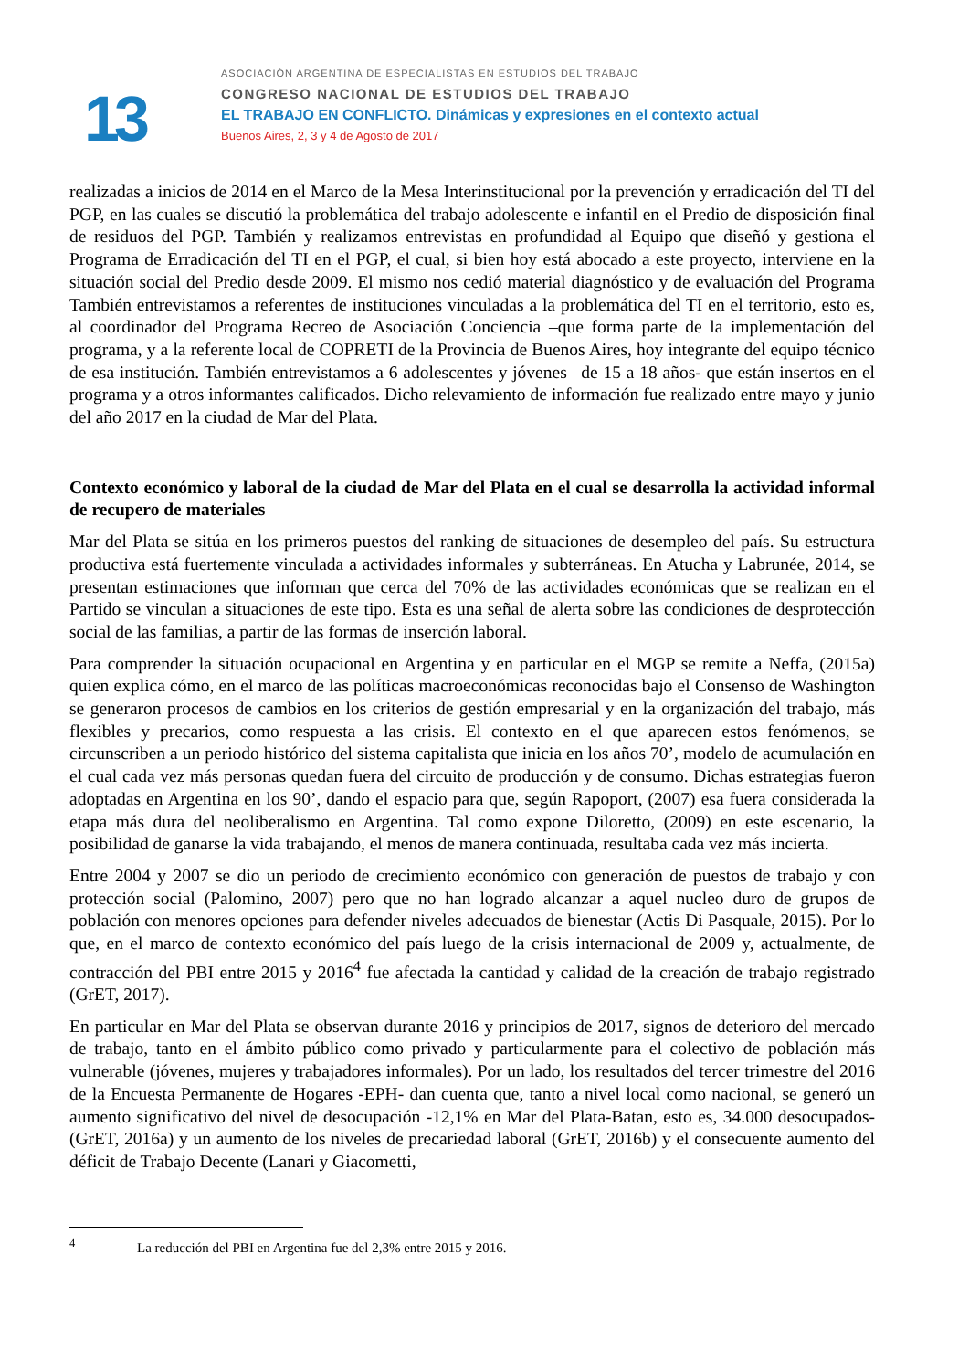13
ASOCIACIÓN ARGENTINA DE ESPECIALISTAS EN ESTUDIOS DEL TRABAJO
CONGRESO NACIONAL DE ESTUDIOS DEL TRABAJO
EL TRABAJO EN CONFLICTO. Dinámicas y expresiones en el contexto actual
Buenos Aires, 2, 3 y 4 de Agosto de 2017
realizadas a inicios de 2014 en el Marco de la Mesa Interinstitucional por la prevención y erradicación del TI del PGP, en las cuales se discutió la problemática del trabajo adolescente e infantil en el Predio de disposición final de residuos del PGP. También y realizamos entrevistas en profundidad al Equipo que diseñó y gestiona el Programa de Erradicación del TI en el PGP, el cual, si bien hoy está abocado a este proyecto, interviene en la situación social del Predio desde 2009. El mismo nos cedió material diagnóstico y de evaluación del Programa También entrevistamos a referentes de instituciones vinculadas a la problemática del TI en el territorio, esto es, al coordinador del Programa Recreo de Asociación Conciencia –que forma parte de la implementación del programa, y a la referente local de COPRETI de la Provincia de Buenos Aires, hoy integrante del equipo técnico de esa institución. También entrevistamos a 6 adolescentes y jóvenes –de 15 a 18 años- que están insertos en el programa y a otros informantes calificados. Dicho relevamiento de información fue realizado entre mayo y junio del año 2017 en la ciudad de Mar del Plata.
Contexto económico y laboral de la ciudad de Mar del Plata en el cual se desarrolla la actividad informal de recupero de materiales
Mar del Plata se sitúa en los primeros puestos del ranking de situaciones de desempleo del país. Su estructura productiva está fuertemente vinculada a actividades informales y subterráneas. En Atucha y Labrunée, 2014, se presentan estimaciones que informan que cerca del 70% de las actividades económicas que se realizan en el Partido se vinculan a situaciones de este tipo. Esta es una señal de alerta sobre las condiciones de desprotección social de las familias, a partir de las formas de inserción laboral.
Para comprender la situación ocupacional en Argentina y en particular en el MGP se remite a Neffa, (2015a) quien explica cómo, en el marco de las políticas macroeconómicas reconocidas bajo el Consenso de Washington se generaron procesos de cambios en los criterios de gestión empresarial y en la organización del trabajo, más flexibles y precarios, como respuesta a las crisis. El contexto en el que aparecen estos fenómenos, se circunscriben a un periodo histórico del sistema capitalista que inicia en los años 70’, modelo de acumulación en el cual cada vez más personas quedan fuera del circuito de producción y de consumo. Dichas estrategias fueron adoptadas en Argentina en los 90’, dando el espacio para que, según Rapoport, (2007) esa fuera considerada la etapa más dura del neoliberalismo en Argentina. Tal como expone Diloretto, (2009) en este escenario, la posibilidad de ganarse la vida trabajando, el menos de manera continuada, resultaba cada vez más incierta.
Entre 2004 y 2007 se dio un periodo de crecimiento económico con generación de puestos de trabajo y con protección social (Palomino, 2007) pero que no han logrado alcanzar a aquel nucleo duro de grupos de población con menores opciones para defender niveles adecuados de bienestar (Actis Di Pasquale, 2015). Por lo que, en el marco de contexto económico del país luego de la crisis internacional de 2009 y, actualmente, de contracción del PBI entre 2015 y 2016<sup>4</sup> fue afectada la cantidad y calidad de la creación de trabajo registrado (GrET, 2017).
En particular en Mar del Plata se observan durante 2016 y principios de 2017, signos de deterioro del mercado de trabajo, tanto en el ámbito público como privado y particularmente para el colectivo de población más vulnerable (jóvenes, mujeres y trabajadores informales). Por un lado, los resultados del tercer trimestre del 2016 de la Encuesta Permanente de Hogares -EPH- dan cuenta que, tanto a nivel local como nacional, se generó un aumento significativo del nivel de desocupación -12,1% en Mar del Plata-Batan, esto es, 34.000 desocupados-(GrET, 2016a) y un aumento de los niveles de precariedad laboral (GrET, 2016b) y el consecuente aumento del déficit de Trabajo Decente (Lanari y Giacometti,
<sup>4</sup> La reducción del PBI en Argentina fue del 2,3% entre 2015 y 2016.